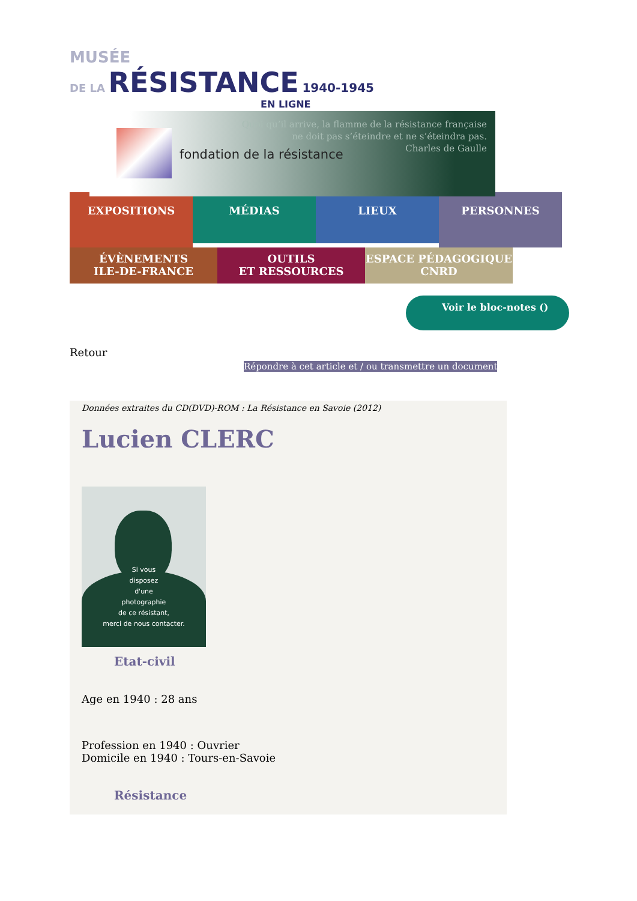MUSÉE
DE LA RÉSISTANCE 1940-1945
EN LIGNE
fondation de la résistance
Quoi qu’il arrive, la flamme de la résistance française
ne doit pas s’éteindre et ne s’éteindra pas.
Charles de Gaulle
EXPOSITIONS
MÉDIAS LIEUX
PERSONNES
ÉVÈNEMENTS
ILE-DE-FRANCE
OUTILS
ET RESSOURCES
ESPACE PÉDAGOGIQUE
CNRD
Voir le bloc-notes ()
Retour
Répondre à cet article et / ou transmettre un document
Données extraites du CD(DVD)-ROM : La Résistance en Savoie (2012)
Lucien CLERC
Si vous
disposez
d'une
photographie
de ce résistant,
merci de nous contacter.
Etat-civil
Age en 1940 : 28 ans
Profession en 1940 : Ouvrier
Domicile en 1940 : Tours-en-Savoie
Résistance